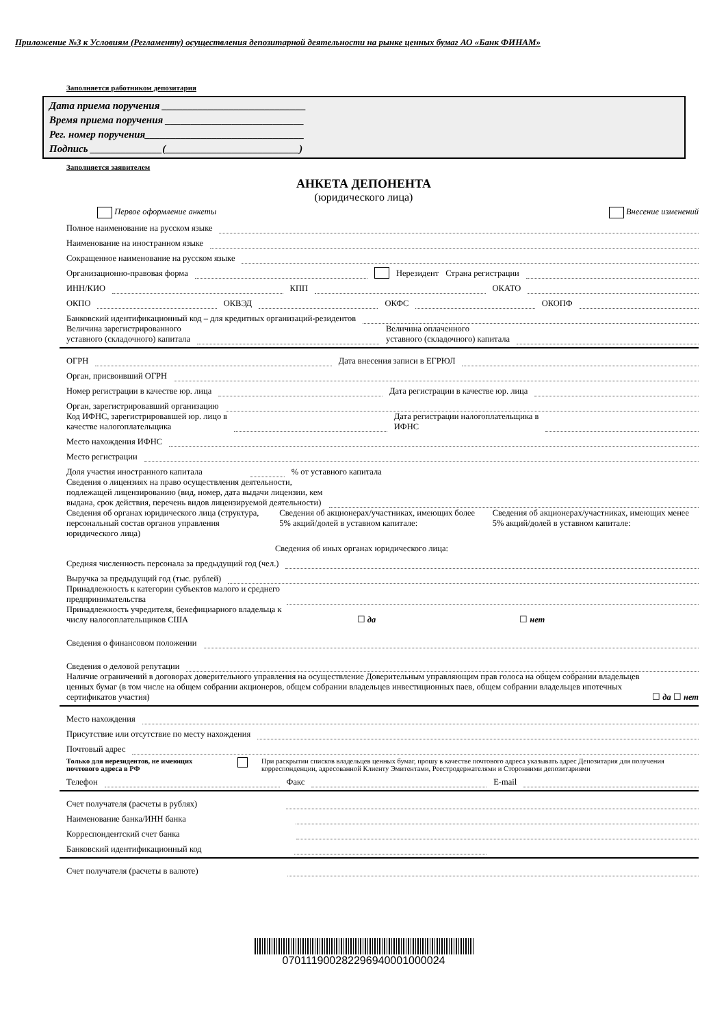Приложение №3 к Условиям (Регламенту) осуществления депозитарной деятельности на рынке ценных бумаг АО «Банк ФИНАМ»
Заполняется работником депозитария
Дата приема поручения ____________________________
Время приема поручения ___________________________
Рег. номер поручения_______________________________
Подпись ______________(__________________________)
Заполняется заявителем
АНКЕТА ДЕПОНЕНТА
(юридического лица)
Первое оформление анкеты Внесение изменений
Полное наименование на русском языке
Наименование на иностранном языке
Сокращенное наименование на русском языке
Организационно-правовая форма Нерезидент Страна регистрации
ИНН/КИО КПП ОКАТО
ОКПО ОКВЭД ОКФС ОКОПФ
Банковский идентификационный код – для кредитных организаций-резидентов
Величина зарегистрированного
уставного (складочного) капитала Величина оплаченного
уставного (складочного) капитала
ОГРН Дата внесения записи в ЕГРЮЛ
Орган, присвоивший ОГРН
Номер регистрации в качестве юр. лица Дата регистрации в качестве юр. лица
Орган, зарегистрировавший организацию
Код ИФНС, зарегистрировавшей юр. лицо в
качестве налогоплательщика Дата регистрации налогоплательщика в
ИФНС
Место нахождения ИФНС
Место регистрации
Доля участия иностранного капитала % от уставного капитала
Сведения о лицензиях на право осуществления деятельности,
подлежащей лицензированию (вид, номер, дата выдачи лицензии, кем
выдана, срок действия, перечень видов лицензируемой деятельности)
Сведения об органах юридического лица (структура, персональный состав органов управления юридического лица)
Сведения об акционерах/участниках, имеющих более 5% акций/долей в уставном капитале:
Сведения об акционерах/участниках, имеющих менее 5% акций/долей в уставном капитале:
Сведения об иных органах юридического лица:
Средняя численность персонала за предыдущий год (чел.)
Выручка за предыдущий год (тыс. рублей)
Принадлежность к категории субъектов малого и среднего
предпринимательства
Принадлежность учредителя, бенефициарного владельца к
числу налогоплательщиков США ☐ да ☐ нет
Сведения о финансовом положении
Сведения о деловой репутации
Наличие ограничений в договорах доверительного управления на осуществление Доверительным управляющим прав голоса на общем собрании владельцев ценных бумаг (в том числе на общем собрании акционеров, общем собрании владельцев инвестиционных паев, общем собрании владельцев ипотечных сертификатов участия) ☐ да ☐ нет
Место нахождения
Присутствие или отсутствие по месту нахождения
Почтовый адрес
Только для нерезидентов, не имеющих почтового адреса в РФ При раскрытии списков владельцев ценных бумаг, прошу в качестве почтового адреса указывать адрес Депозитария для получения корреспонденции, адресованной Клиенту Эмитентами, Реестродержателями и Сторонними депозитариями
Телефон Факс E-mail
Счет получателя (расчеты в рублях)
Наименование банка/ИНН банка
Корреспондентский счет банка
Банковский идентификационный код
Счет получателя (расчеты в валюте)
070111900282296940001000024